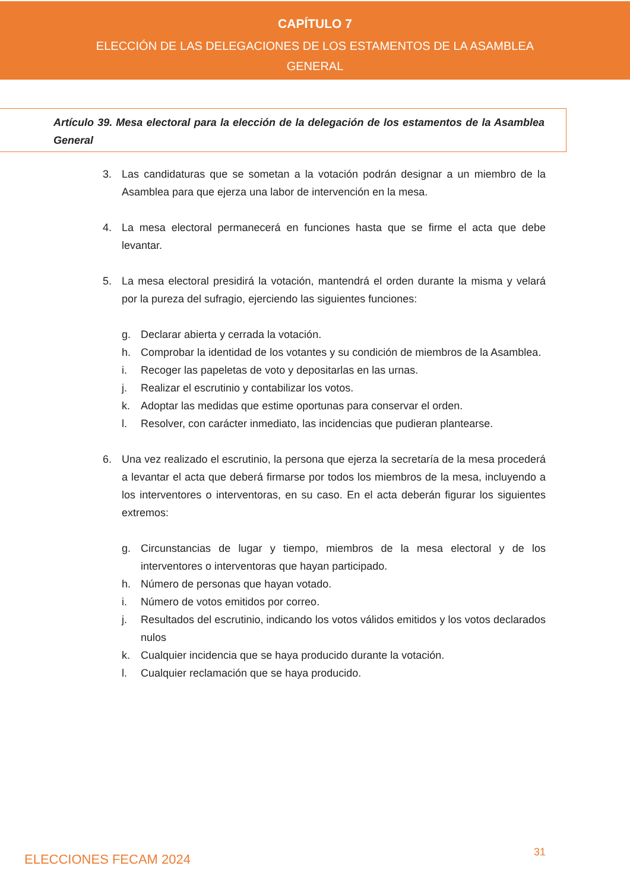CAPÍTULO 7
ELECCIÓN DE LAS DELEGACIONES DE LOS ESTAMENTOS DE LA ASAMBLEA GENERAL
Artículo 39. Mesa electoral para la elección de la delegación de los estamentos de la Asamblea General
3. Las candidaturas que se sometan a la votación podrán designar a un miembro de la Asamblea para que ejerza una labor de intervención en la mesa.
4. La mesa electoral permanecerá en funciones hasta que se firme el acta que debe levantar.
5. La mesa electoral presidirá la votación, mantendrá el orden durante la misma y velará por la pureza del sufragio, ejerciendo las siguientes funciones:
g. Declarar abierta y cerrada la votación.
h. Comprobar la identidad de los votantes y su condición de miembros de la Asamblea.
i. Recoger las papeletas de voto y depositarlas en las urnas.
j. Realizar el escrutinio y contabilizar los votos.
k. Adoptar las medidas que estime oportunas para conservar el orden.
l. Resolver, con carácter inmediato, las incidencias que pudieran plantearse.
6. Una vez realizado el escrutinio, la persona que ejerza la secretaría de la mesa procederá a levantar el acta que deberá firmarse por todos los miembros de la mesa, incluyendo a los interventores o interventoras, en su caso. En el acta deberán figurar los siguientes extremos:
g. Circunstancias de lugar y tiempo, miembros de la mesa electoral y de los interventores o interventoras que hayan participado.
h. Número de personas que hayan votado.
i. Número de votos emitidos por correo.
j. Resultados del escrutinio, indicando los votos válidos emitidos y los votos declarados nulos
k. Cualquier incidencia que se haya producido durante la votación.
l. Cualquier reclamación que se haya producido.
ELECCIONES FECAM 2024 31